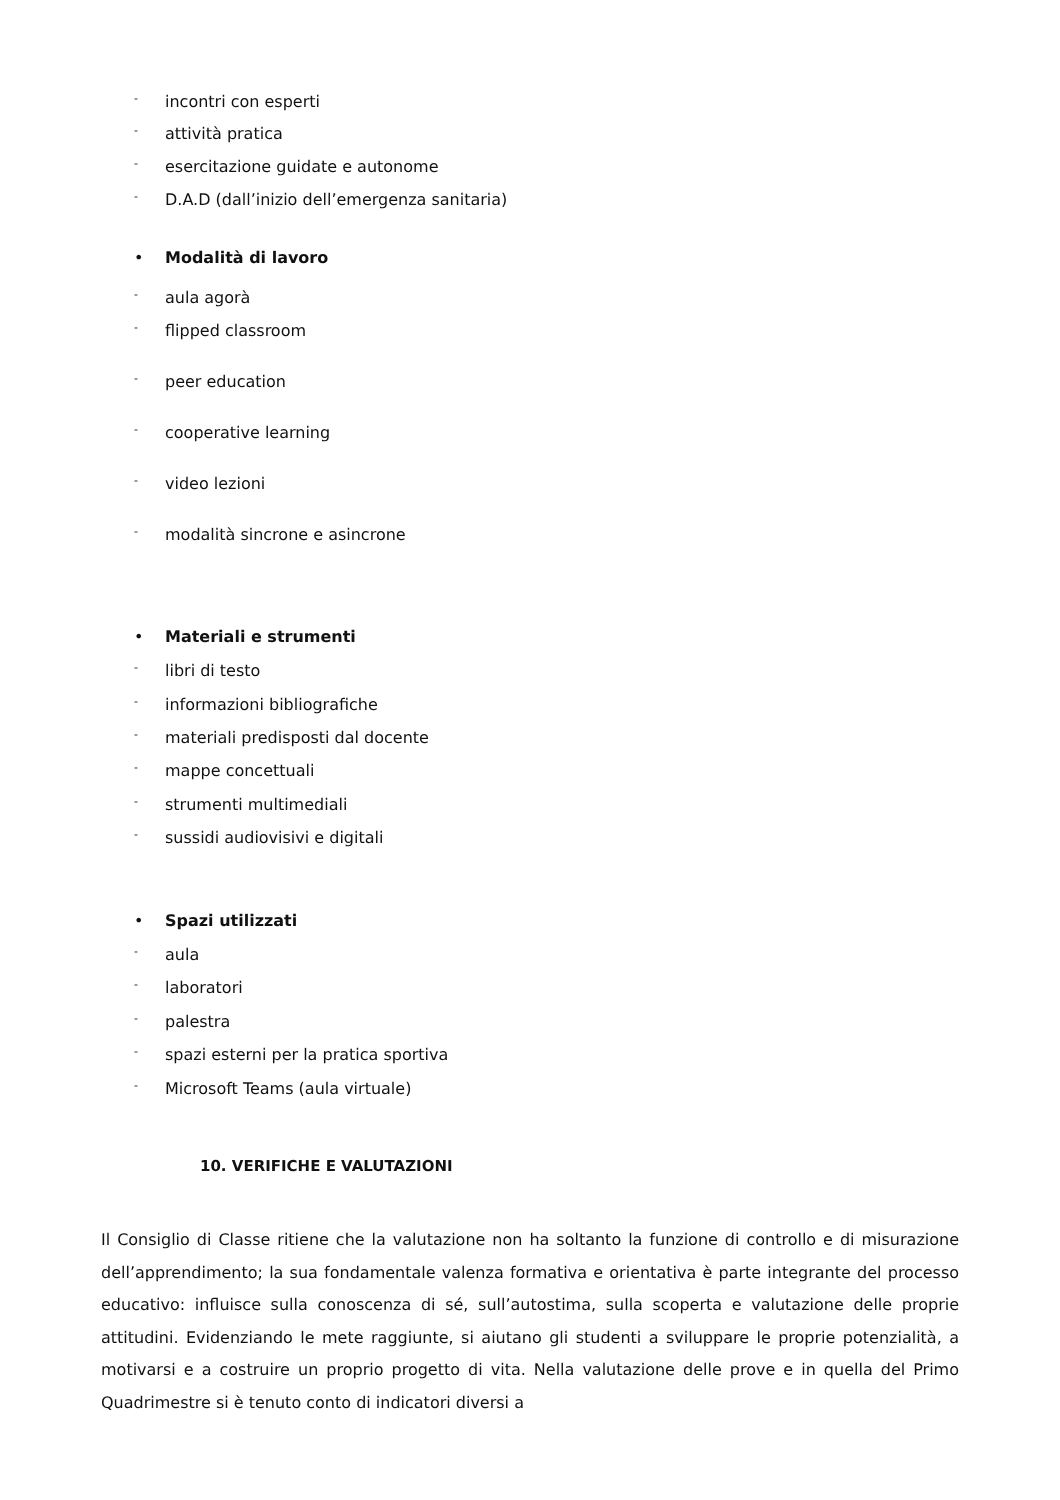- incontri con esperti
- attività pratica
- esercitazione guidate e autonome
- D.A.D (dall’inizio dell’emergenza sanitaria)
• Modalità di lavoro
- aula agorà
- flipped classroom
- peer education
- cooperative learning
- video lezioni
- modalità sincrone e asincrone
• Materiali e strumenti
- libri di testo
- informazioni bibliografiche
- materiali predisposti dal docente
- mappe concettuali
- strumenti multimediali
- sussidi audiovisivi e digitali
• Spazi utilizzati
- aula
- laboratori
- palestra
- spazi esterni per la pratica sportiva
- Microsoft Teams (aula virtuale)
10. VERIFICHE E VALUTAZIONI
Il Consiglio di Classe ritiene che la valutazione non ha soltanto la funzione di controllo e di misurazione dell’apprendimento; la sua fondamentale valenza formativa e orientativa è parte integrante del processo educativo: influisce sulla conoscenza di sé, sull’autostima, sulla scoperta e valutazione delle proprie attitudini. Evidenziando le mete raggiunte, si aiutano gli studenti a sviluppare le proprie potenzialità, a motivarsi e a costruire un proprio progetto di vita. Nella valutazione delle prove e in quella del Primo Quadrimestre si è tenuto conto di indicatori diversi a